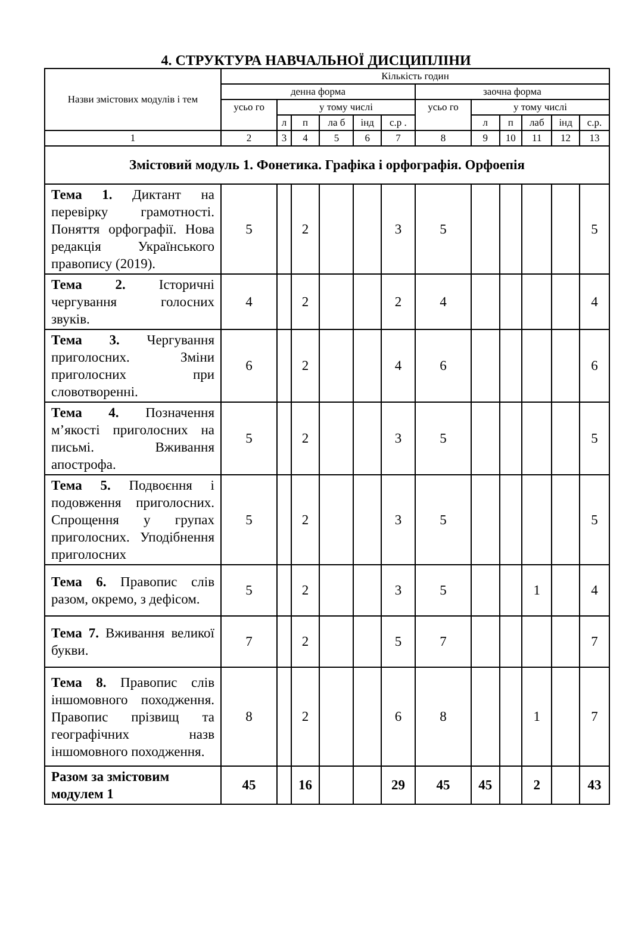4. СТРУКТУРА НАВЧАЛЬНОЇ ДИСЦИПЛІНИ
| Назви змістових модулів і тем | Кількість годин | | | | | | | | | | | |
| --- | --- | --- | --- | --- | --- | --- | --- | --- | --- | --- | --- | --- |
| | денна форма | | | | | | заочна форма | | | | | |
| | усьо го | у тому числі | | | | | усьо го | у тому числі | | | | |
| | | л | п | ла б | інд | с.р . | | л | п | лаб | інд | с.р. |
| 1 | 2 | 3 | 4 | 5 | 6 | 7 | 8 | 9 | 10 | 11 | 12 | 13 |
| Змістовий модуль 1. Фонетика. Графіка і орфографія. Орфоепія | | | | | | | | | | | | |
| Тема 1. Диктант на перевірку грамотності. Поняття орфографії. Нова редакція Українського правопису (2019). | 5 | | 2 | | | 3 | 5 | | | | | 5 |
| Тема 2. Історичні чергування голосних звуків. | 4 | | 2 | | | 2 | 4 | | | | | 4 |
| Тема 3. Чергування приголосних. Зміни приголосних при словотворенні. | 6 | | 2 | | | 4 | 6 | | | | | 6 |
| Тема 4. Позначення м’якості приголосних на письмі. Вживання апострофа. | 5 | | 2 | | | 3 | 5 | | | | | 5 |
| Тема 5. Подвоєння і подовження приголосних. Спрощення у групах приголосних. Уподібнення приголосних | 5 | | 2 | | | 3 | 5 | | | | | 5 |
| Тема 6. Правопис слів разом, окремо, з дефісом. | 5 | | 2 | | | 3 | 5 | | | 1 | | 4 |
| Тема 7. Вживання великої букви. | 7 | | 2 | | | 5 | 7 | | | | | 7 |
| Тема 8. Правопис слів іншомовного походження. Правопис прізвищ та географічних назв іншомовного походження. | 8 | | 2 | | | 6 | 8 | | | 1 | | 7 |
| Разом за змістовим модулем 1 | 45 | | 16 | | | 29 | 45 | 45 | | 2 | | 43 |